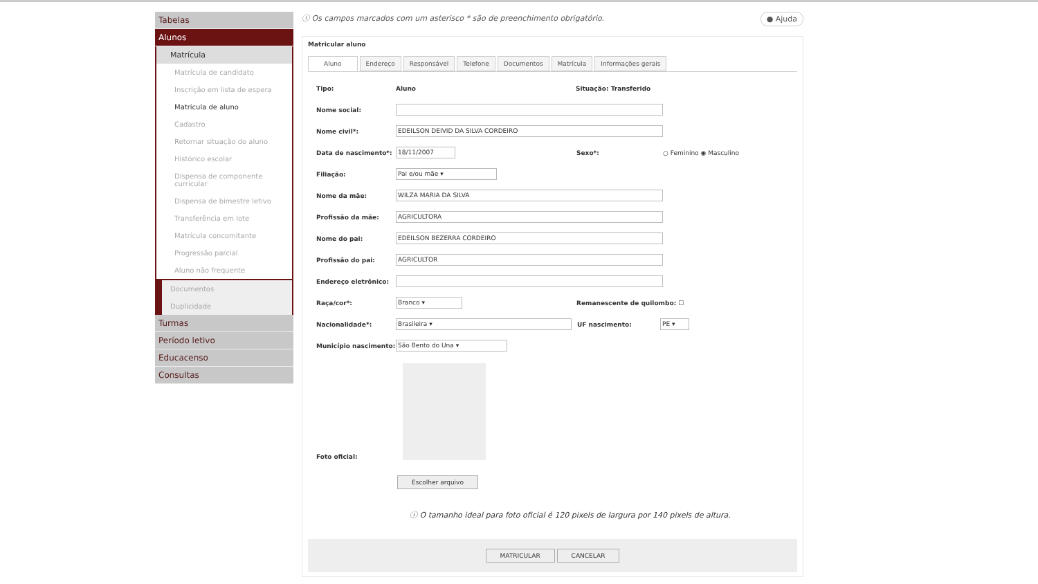Tabelas
Alunos
Matrícula
Matrícula de candidato
Inscrição em lista de espera
Matrícula de aluno
Cadastro
Retornar situação do aluno
Histórico escolar
Dispensa de componente curricular
Dispensa de bimestre letivo
Transferência em lote
Matrícula concomitante
Progressão parcial
Aluno não frequente
Documentos
Duplicidade
Turmas
Período letivo
Educacenso
Consultas
ⓘ Os campos marcados com um asterisco * são de preenchimento obrigatório. ● Ajuda
Matricular aluno
Aluno Endereço Responsável Telefone Documentos Matrícula Informações gerais
Tipo: Aluno Situação: Transferido
Nome social:
Nome civil*: EDEILSON DEIVID DA SILVA CORDEIRO
Data de nascimento*: 18/11/2007 Sexo*: ○ Feminino ◉ Masculino
Filiação: Pai e/ou mãe ▾
Nome da mãe: WILZA MARIA DA SILVA
Profissão da mãe: AGRICULTORA
Nome do pai: EDEILSON BEZERRA CORDEIRO
Profissão do pai: AGRICULTOR
Endereço eletrônico:
Raça/cor*: Branco ▾ Remanescente de quilombo: ☐
Nacionalidade*: Brasileira ▾ UF nascimento: PE ▾
Município nascimento: São Bento do Una ▾
Foto oficial:
Escolher arquivo
ⓘ O tamanho ideal para foto oficial é 120 pixels de largura por 140 pixels de altura.
MATRICULAR CANCELAR